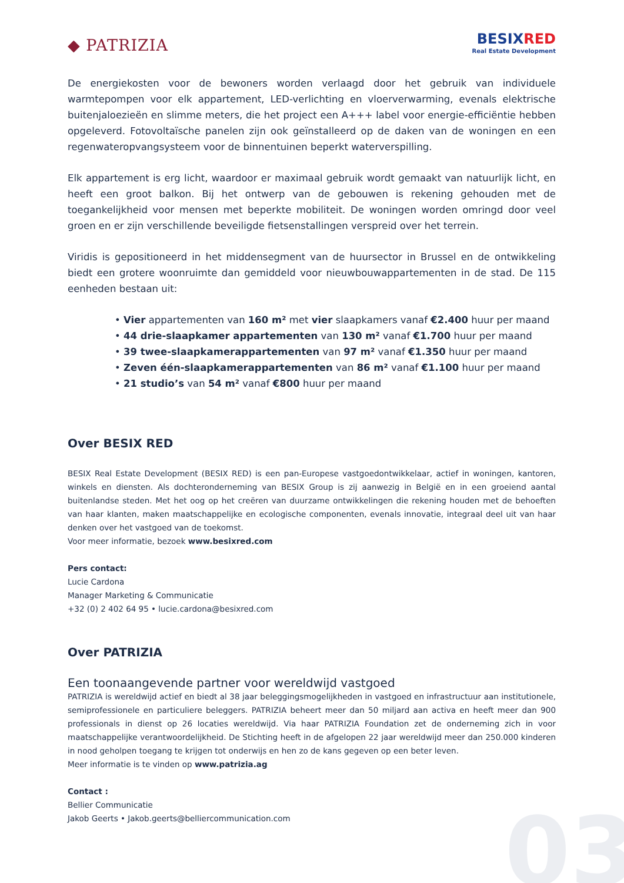◆ PATRIZIA
BESIXRED
Real Estate Development
De energiekosten voor de bewoners worden verlaagd door het gebruik van individuele warmtepompen voor elk appartement, LED-verlichting en vloerverwarming, evenals elektrische buitenjaloezieën en slimme meters, die het project een A+++ label voor energie-efficiëntie hebben opgeleverd. Fotovoltaïsche panelen zijn ook geïnstalleerd op de daken van de woningen en een regenwateropvangsysteem voor de binnentuinen beperkt waterverspilling.
Elk appartement is erg licht, waardoor er maximaal gebruik wordt gemaakt van natuurlijk licht, en heeft een groot balkon. Bij het ontwerp van de gebouwen is rekening gehouden met de toegankelijkheid voor mensen met beperkte mobiliteit. De woningen worden omringd door veel groen en er zijn verschillende beveiligde fietsenstallingen verspreid over het terrein.
Viridis is gepositioneerd in het middensegment van de huursector in Brussel en de ontwikkeling biedt een grotere woonruimte dan gemiddeld voor nieuwbouwappartementen in de stad. De 115 eenheden bestaan uit:
• Vier appartementen van 160 m² met vier slaapkamers vanaf €2.400 huur per maand
• 44 drie-slaapkamer appartementen van 130 m² vanaf €1.700 huur per maand
• 39 twee-slaapkamerappartementen van 97 m² vanaf €1.350 huur per maand
• Zeven één-slaapkamerappartementen van 86 m² vanaf €1.100 huur per maand
• 21 studio’s van 54 m² vanaf €800 huur per maand
Over BESIX RED
BESIX Real Estate Development (BESIX RED) is een pan-Europese vastgoedontwikkelaar, actief in woningen, kantoren, winkels en diensten. Als dochteronderneming van BESIX Group is zij aanwezig in België en in een groeiend aantal buitenlandse steden. Met het oog op het creëren van duurzame ontwikkelingen die rekening houden met de behoeften van haar klanten, maken maatschappelijke en ecologische componenten, evenals innovatie, integraal deel uit van haar denken over het vastgoed van de toekomst.
Voor meer informatie, bezoek www.besixred.com
Pers contact:
Lucie Cardona
Manager Marketing & Communicatie
+32 (0) 2 402 64 95 • lucie.cardona@besixred.com
Over PATRIZIA
Een toonaangevende partner voor wereldwijd vastgoed
PATRIZIA is wereldwijd actief en biedt al 38 jaar beleggingsmogelijkheden in vastgoed en infrastructuur aan institutionele, semiprofessionele en particuliere beleggers. PATRIZIA beheert meer dan 50 miljard aan activa en heeft meer dan 900 professionals in dienst op 26 locaties wereldwijd. Via haar PATRIZIA Foundation zet de onderneming zich in voor maatschappelijke verantwoordelijkheid. De Stichting heeft in de afgelopen 22 jaar wereldwijd meer dan 250.000 kinderen in nood geholpen toegang te krijgen tot onderwijs en hen zo de kans gegeven op een beter leven.
Meer informatie is te vinden op www.patrizia.ag
Contact :
Bellier Communicatie
Jakob Geerts • Jakob.geerts@belliercommunication.com
03